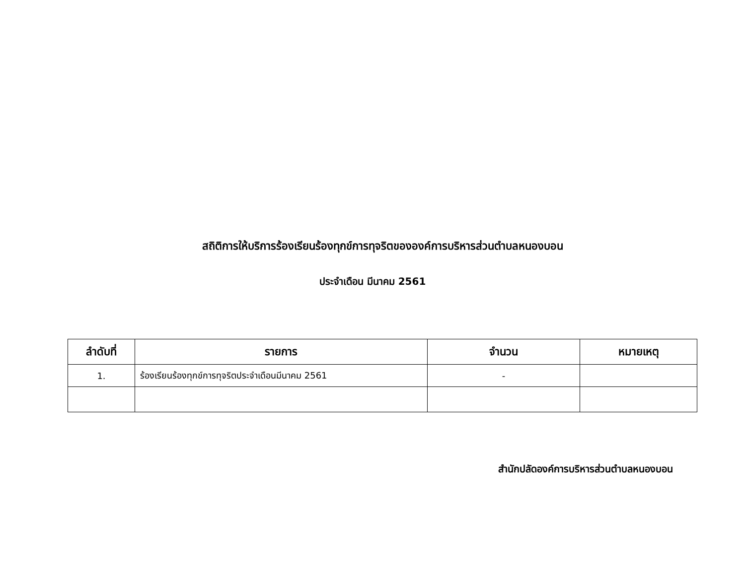สถิติการให้บริการร้องเรียนร้องทุกข์การทุจริตขององค์การบริหารส่วนตำบลหนองบอน
ประจำเดือน มีนาคม 2561
| ลำดับที่ | รายการ | จำนวน | หมายเหตุ |
| --- | --- | --- | --- |
| 1. | ร้องเรียนร้องทุกข์การทุจริตประจำเดือนมีนาคม 2561 | - | |
สำนักปลัดองค์การบริหารส่วนตำบลหนองบอน